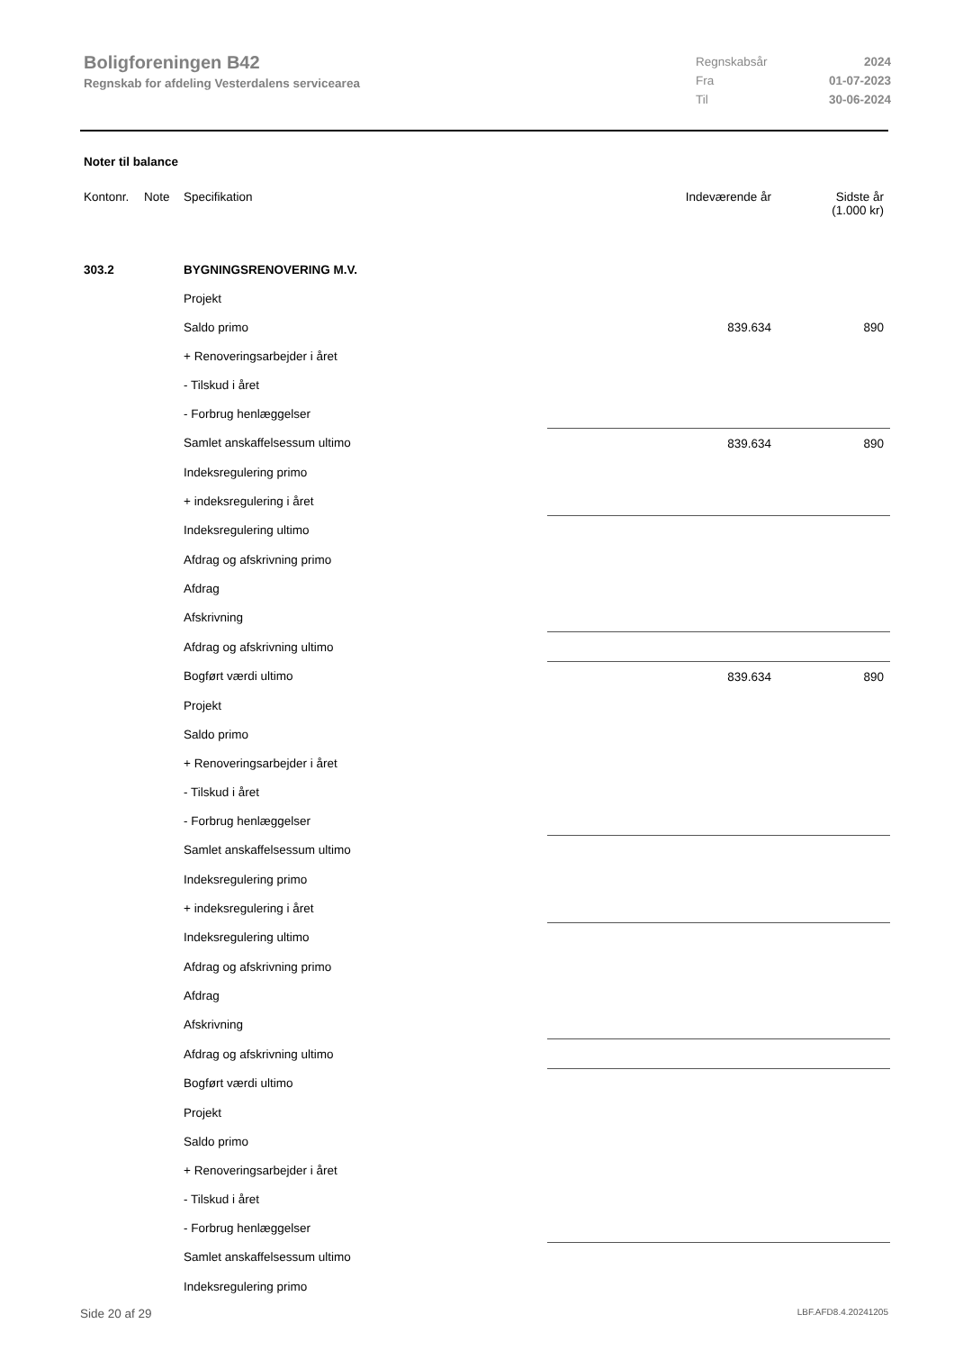Boligforeningen B42
Regnskab for afdeling Vesterdalens servicearea
| Regnskabsår | 2024 |
| Fra | 01-07-2023 |
| Til | 30-06-2024 |
Noter til balance
| Kontonr. | Note | Specifikation | Indeværende år | Sidste år (1.000 kr) |
| 303.2 | | BYGNINGSRENOVERING M.V. | | |
| | | Projekt | | |
| | | Saldo primo | 839.634 | 890 |
| | | + Renoveringsarbejder i året | | |
| | | - Tilskud i året | | |
| | | - Forbrug henlæggelser | | |
| | | Samlet anskaffelsessum ultimo | 839.634 | 890 |
| | | Indeksregulering primo | | |
| | | + indeksregulering i året | | |
| | | Indeksregulering ultimo | | |
| | | Afdrag og afskrivning primo | | |
| | | Afdrag | | |
| | | Afskrivning | | |
| | | Afdrag og afskrivning ultimo | | |
| | | Bogført værdi ultimo | 839.634 | 890 |
| | | Projekt | | |
| | | Saldo primo | | |
| | | + Renoveringsarbejder i året | | |
| | | - Tilskud i året | | |
| | | - Forbrug henlæggelser | | |
| | | Samlet anskaffelsessum ultimo | | |
| | | Indeksregulering primo | | |
| | | + indeksregulering i året | | |
| | | Indeksregulering ultimo | | |
| | | Afdrag og afskrivning primo | | |
| | | Afdrag | | |
| | | Afskrivning | | |
| | | Afdrag og afskrivning ultimo | | |
| | | Bogført værdi ultimo | | |
| | | Projekt | | |
| | | Saldo primo | | |
| | | + Renoveringsarbejder i året | | |
| | | - Tilskud i året | | |
| | | - Forbrug henlæggelser | | |
| | | Samlet anskaffelsessum ultimo | | |
| | | Indeksregulering primo | | |
Side 20 af 29 LBF.AFD8.4.20241205